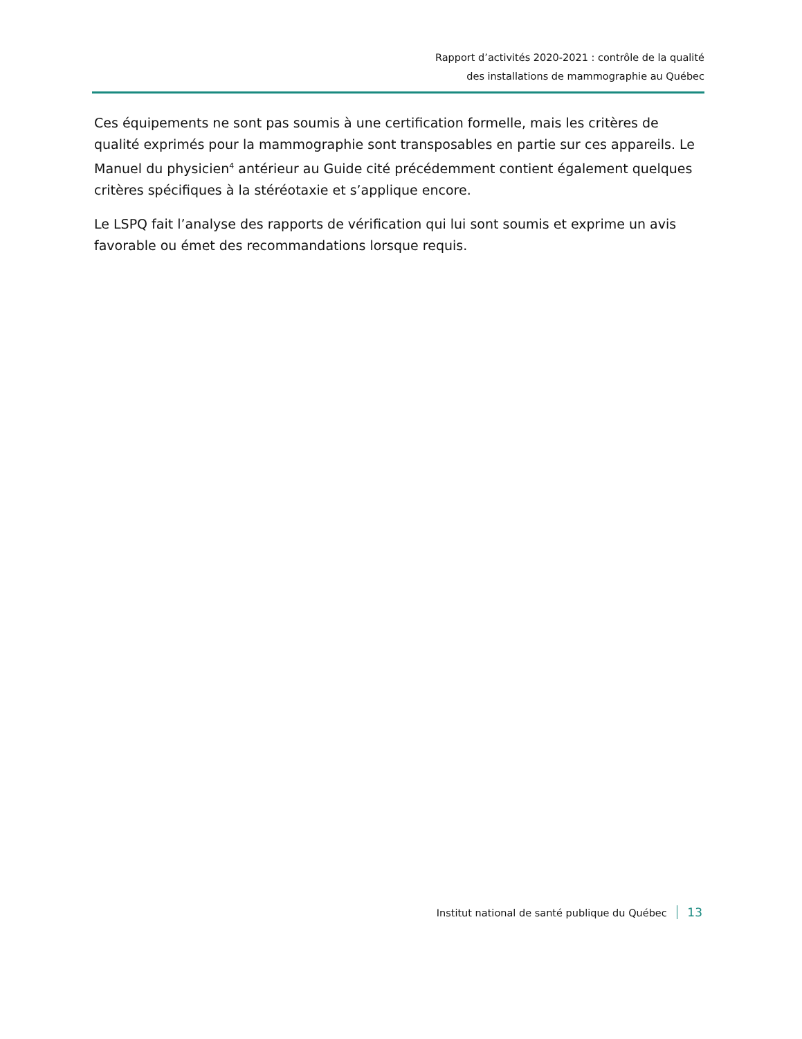Rapport d’activités 2020-2021 : contrôle de la qualité
des installations de mammographie au Québec
Ces équipements ne sont pas soumis à une certification formelle, mais les critères de qualité exprimés pour la mammographie sont transposables en partie sur ces appareils. Le Manuel du physicien<sup>4</sup> antérieur au Guide cité précédemment contient également quelques critères spécifiques à la stéréotaxie et s’applique encore.
Le LSPQ fait l’analyse des rapports de vérification qui lui sont soumis et exprime un avis favorable ou émet des recommandations lorsque requis.
Institut national de santé publique du Québec 13